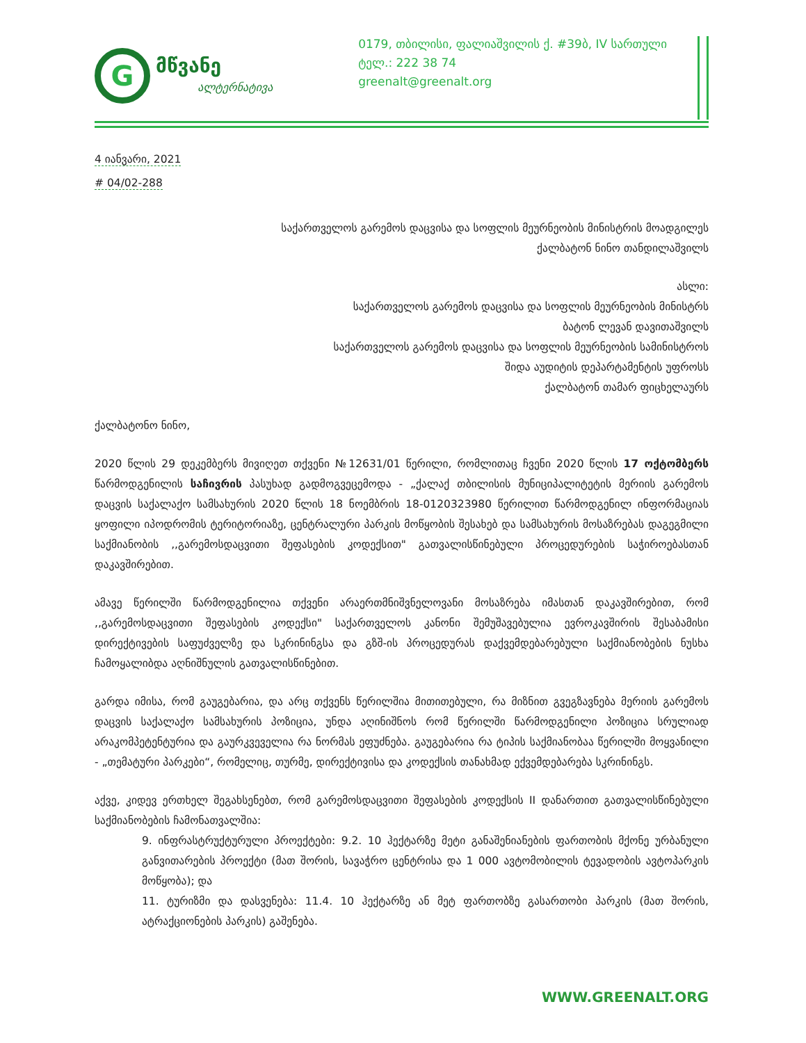G
მწვანე
ალტერნატივა
0179, თბილისი, ფალიაშვილის ქ. #39ბ, IV სართული
ტელ.: 222 38 74
greenalt@greenalt.org
4 იანვარი, 2021
# 04/02-288
საქართველოს გარემოს დაცვისა და სოფლის მეურნეობის მინისტრის მოადგილეს
ქალბატონ ნინო თანდილაშვილს
ასლი:
საქართველოს გარემოს დაცვისა და სოფლის მეურნეობის მინისტრს
ბატონ ლევან დავითაშვილს
საქართველოს გარემოს დაცვისა და სოფლის მეურნეობის სამინისტროს
შიდა აუდიტის დეპარტამენტის უფროსს
ქალბატონ თამარ ფიცხელაურს
ქალბატონო ნინო,
2020 წლის 29 დეკემბერს მივიღეთ თქვენი №12631/01 წერილი, რომლითაც ჩვენი 2020 წლის 17 ოქტომბერს წარმოდგენილის საჩივრის პასუხად გადმოგვეცემოდა - „ქალაქ თბილისის მუნიციპალიტეტის მერიის გარემოს დაცვის საქალაქო სამსახურის 2020 წლის 18 ნოემბრის 18-0120323980 წერილით წარმოდგენილ ინფორმაციას ყოფილი იპოდრომის ტერიტორიაზე, ცენტრალური პარკის მოწყობის შესახებ და სამსახურის მოსაზრებას დაგეგმილი საქმიანობის ,,გარემოსდაცვითი შეფასების კოდექსით" გათვალისწინებული პროცედურების საჭიროებასთან დაკავშირებით.
ამავე წერილში წარმოდგენილია თქვენი არაერთმნიშვნელოვანი მოსაზრება იმასთან დაკავშირებით, რომ ,,გარემოსდაცვითი შეფასების კოდექსი" საქართველოს კანონი შემუშავებულია ევროკავშირის შესაბამისი დირექტივების საფუძველზე და სკრინინგსა და გზშ-ის პროცედურას დაქვემდებარებული საქმიანობების ნუსხა ჩამოყალიბდა აღნიშნულის გათვალისწინებით.
გარდა იმისა, რომ გაუგებარია, და არც თქვენს წერილშია მითითებული, რა მიზნით გვეგზავნება მერიის გარემოს დაცვის საქალაქო სამსახურის პოზიცია, უნდა აღინიშნოს რომ წერილში წარმოდგენილი პოზიცია სრულიად არაკომპეტენტურია და გაურკვეველია რა ნორმას ეფუძნება. გაუგებარია რა ტიპის საქმიანობაა წერილში მოყვანილი - „თემატური პარკები“, რომელიც, თურმე, დირექტივისა და კოდექსის თანახმად ექვემდებარება სკრინინგს.
აქვე, კიდევ ერთხელ შეგახსენებთ, რომ გარემოსდაცვითი შეფასების კოდექსის II დანართით გათვალისწინებული საქმიანობების ჩამონათვალშია:
9. ინფრასტრუქტურული პროექტები: 9.2. 10 ჰექტარზე მეტი განაშენიანების ფართობის მქონე ურბანული განვითარების პროექტი (მათ შორის, სავაჭრო ცენტრისა და 1 000 ავტომობილის ტევადობის ავტოპარკის მოწყობა); და
11. ტურიზმი და დასვენება: 11.4. 10 ჰექტარზე ან მეტ ფართობზე გასართობი პარკის (მათ შორის, ატრაქციონების პარკის) გაშენება.
WWW.GREENALT.ORG